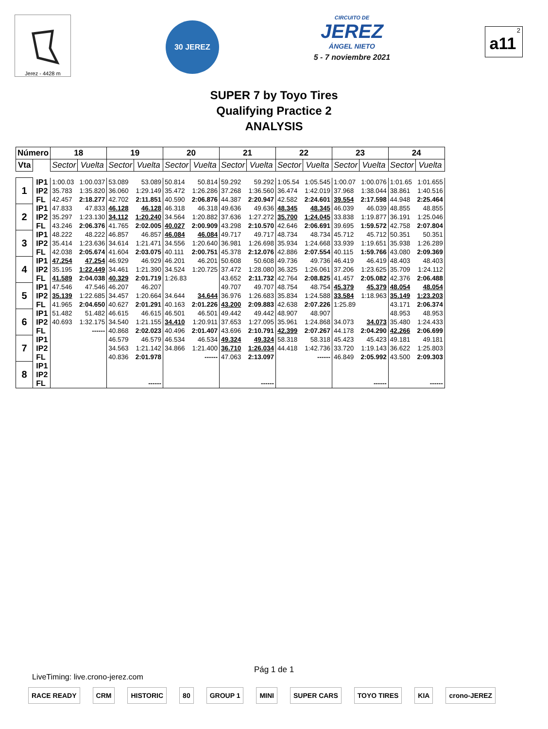Jerez - 4428 m
30 JEREZ
CIRCUITO DE
JEREZ
ÁNGEL NIETO
5 - 7 noviembre 2021
2
a11
SUPER 7 by Toyo Tires
Qualifying Practice 2
ANALYSIS
| Número | | 18 | | 19 | | 20 | | 21 | | 22 | | 23 | | 24 | |
| --- | --- | --- | --- | --- | --- | --- | --- | --- | --- | --- | --- | --- | --- | --- | --- |
| Vta | | Sector | Vuelta | Sector | Vuelta | Sector | Vuelta | Sector | Vuelta | Sector | Vuelta | Sector | Vuelta | Sector | Vuelta |
| 1 | IP1 | 1:00.03 | 1:00.037 | 53.089 | 53.089 | 50.814 | 50.814 | 59.292 | 59.292 | 1:05.54 | 1:05.545 | 1:00.07 | 1:00.076 | 1:01.65 | 1:01.655 |
| | IP2 | 35.783 | 1:35.820 | 36.060 | 1:29.149 | 35.472 | 1:26.286 | 37.268 | 1:36.560 | 36.474 | 1:42.019 | 37.968 | 1:38.044 | 38.861 | 1:40.516 |
| | FL | 42.457 | 2:18.277 | 42.702 | 2:11.851 | 40.590 | 2:06.876 | 44.387 | 2:20.947 | 42.582 | 2:24.601 | 39.554 | 2:17.598 | 44.948 | 2:25.464 |
| 2 | IP1 | 47.833 | 47.833 | 46.128 | 46.128 | 46.318 | 46.318 | 49.636 | 49.636 | 48.345 | 48.345 | 46.039 | 46.039 | 48.855 | 48.855 |
| | IP2 | 35.297 | 1:23.130 | 34.112 | 1:20.240 | 34.564 | 1:20.882 | 37.636 | 1:27.272 | 35.700 | 1:24.045 | 33.838 | 1:19.877 | 36.191 | 1:25.046 |
| | FL | 43.246 | 2:06.376 | 41.765 | 2:02.005 | 40.027 | 2:00.909 | 43.298 | 2:10.570 | 42.646 | 2:06.691 | 39.695 | 1:59.572 | 42.758 | 2:07.804 |
| 3 | IP1 | 48.222 | 48.222 | 46.857 | 46.857 | 46.084 | 46.084 | 49.717 | 49.717 | 48.734 | 48.734 | 45.712 | 45.712 | 50.351 | 50.351 |
| | IP2 | 35.414 | 1:23.636 | 34.614 | 1:21.471 | 34.556 | 1:20.640 | 36.981 | 1:26.698 | 35.934 | 1:24.668 | 33.939 | 1:19.651 | 35.938 | 1:26.289 |
| | FL | 42.038 | 2:05.674 | 41.604 | 2:03.075 | 40.111 | 2:00.751 | 45.378 | 2:12.076 | 42.886 | 2:07.554 | 40.115 | 1:59.766 | 43.080 | 2:09.369 |
| 4 | IP1 | 47.254 | 47.254 | 46.929 | 46.929 | 46.201 | 46.201 | 50.608 | 50.608 | 49.736 | 49.736 | 46.419 | 46.419 | 48.403 | 48.403 |
| | IP2 | 35.195 | 1:22.449 | 34.461 | 1:21.390 | 34.524 | 1:20.725 | 37.472 | 1:28.080 | 36.325 | 1:26.061 | 37.206 | 1:23.625 | 35.709 | 1:24.112 |
| | FL | 41.589 | 2:04.038 | 40.329 | 2:01.719 | 1:26.83 | | 43.652 | 2:11.732 | 42.764 | 2:08.825 | 41.457 | 2:05.082 | 42.376 | 2:06.488 |
| 5 | IP1 | 47.546 | 47.546 | 46.207 | 46.207 | | | 49.707 | 49.707 | 48.754 | 48.754 | 45.379 | 45.379 | 48.054 | 48.054 |
| | IP2 | 35.139 | 1:22.685 | 34.457 | 1:20.664 | 34.644 | 34.644 | 36.976 | 1:26.683 | 35.834 | 1:24.588 | 33.584 | 1:18.963 | 35.149 | 1:23.203 |
| | FL | 41.965 | 2:04.650 | 40.627 | 2:01.291 | 40.163 | 2:01.226 | 43.200 | 2:09.883 | 42.638 | 2:07.226 | 1:25.89 | | 43.171 | 2:06.374 |
| 6 | IP1 | 51.482 | 51.482 | 46.615 | 46.615 | 46.501 | 46.501 | 49.442 | 49.442 | 48.907 | 48.907 | | | 48.953 | 48.953 |
| | IP2 | 40.693 | 1:32.175 | 34.540 | 1:21.155 | 34.410 | 1:20.911 | 37.653 | 1:27.095 | 35.961 | 1:24.868 | 34.073 | 34.073 | 35.480 | 1:24.433 |
| | FL | | ------ | 40.868 | 2:02.023 | 40.496 | 2:01.407 | 43.696 | 2:10.791 | 42.399 | 2:07.267 | 44.178 | 2:04.290 | 42.266 | 2:06.699 |
| 7 | IP1 | | | 46.579 | 46.579 | 46.534 | 46.534 | 49.324 | 49.324 | 58.318 | 58.318 | 45.423 | 45.423 | 49.181 | 49.181 |
| | IP2 | | | 34.563 | 1:21.142 | 34.866 | 1:21.400 | 36.710 | 1:26.034 | 44.418 | 1:42.736 | 33.720 | 1:19.143 | 36.622 | 1:25.803 |
| | FL | | | 40.836 | 2:01.978 | | ------ | 47.063 | 2:13.097 | | ------ | 46.849 | 2:05.992 | 43.500 | 2:09.303 |
| 8 | IP1 | | | | | | | | | | | | | | |
| | IP2 | | | | | | | | | | | | | | |
| | FL | | | | ------ | | | | ------ | | | | ------ | | ------ |
Pág 1 de 1
LiveTiming: live.crono-jerez.com
RACE READY CRM HISTORIC 80 GROUP 1 MINI SUPER CARS TOYO TIRES KIA crono-JEREZ